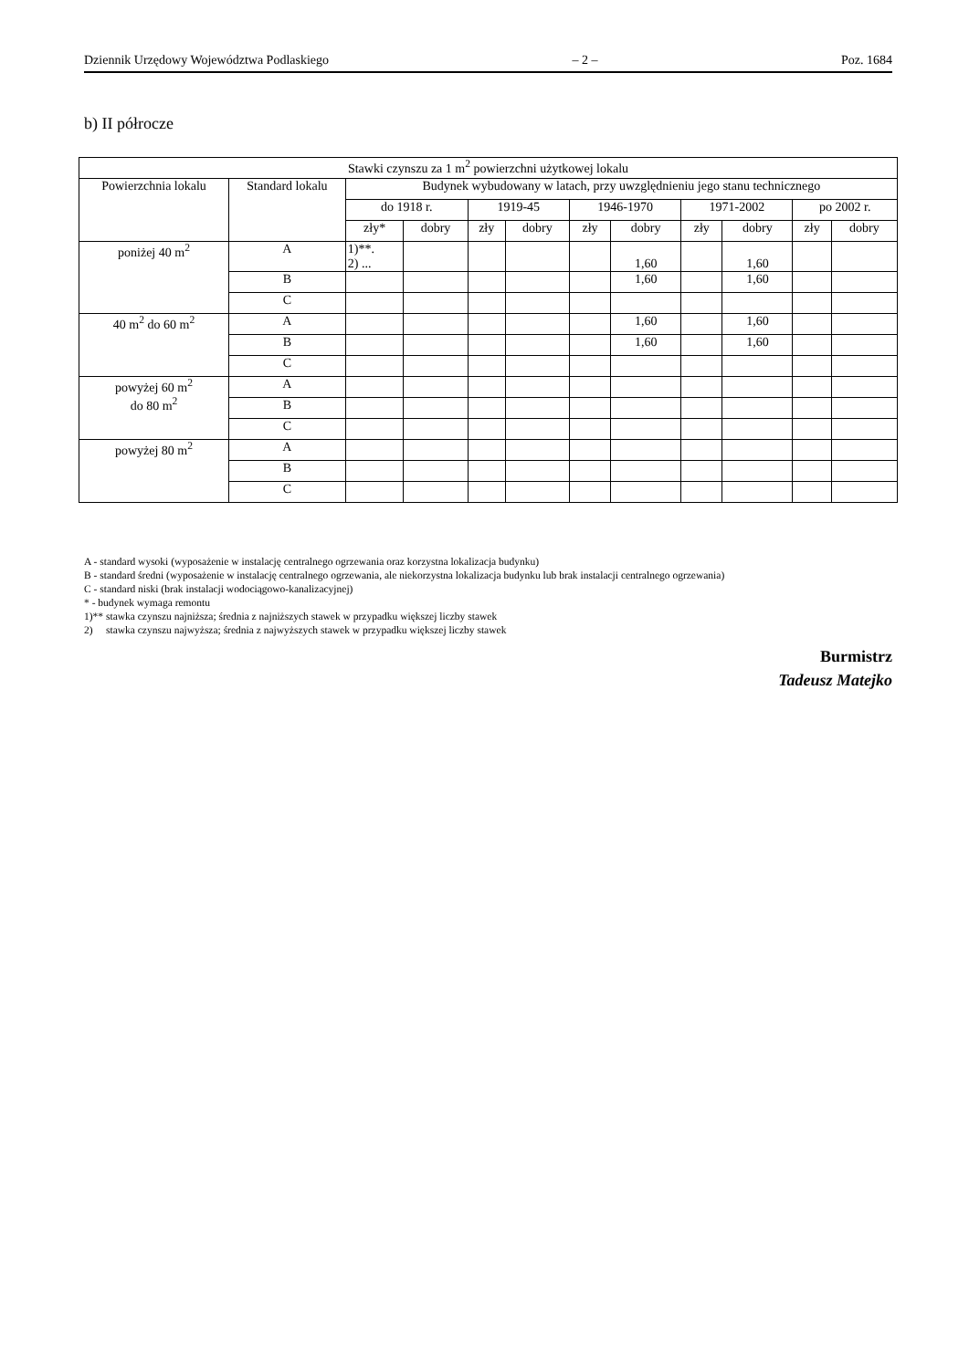Dziennik Urzędowy Województwa Podlaskiego – 2 – Poz. 1684
b) II półrocze
| Stawki czynszu za 1 m<sup>2</sup> powierzchni użytkowej lokalu | | | | | | | | | | | |
| --- | --- | --- | --- | --- | --- | --- | --- | --- | --- | --- | --- |
| Powierzchnia lokalu | Standard lokalu | Budynek wybudowany w latach, przy uwzględnieniu jego stanu technicznego | | | | | | | | | |
| | | do 1918 r. | | 1919-45 | | 1946-1970 | | 1971-2002 | | po 2002 r. | |
| | | zły* | dobry | zły | dobry | zły | dobry | zły | dobry | zły | dobry |
| poniżej 40 m<sup>2</sup> | A | 1)**. 2) ... | | | | | 1,60 | | 1,60 | | |
| | B | | | | | | 1,60 | | 1,60 | | |
| | C | | | | | | | | | | |
| 40 m<sup>2</sup> do 60 m<sup>2</sup> | A | | | | | | 1,60 | | 1,60 | | |
| | B | | | | | | 1,60 | | 1,60 | | |
| | C | | | | | | | | | | |
| powyżej 60 m<sup>2</sup> do 80 m<sup>2</sup> | A | | | | | | | | | | |
| | B | | | | | | | | | | |
| | C | | | | | | | | | | |
| powyżej 80 m<sup>2</sup> | A | | | | | | | | | | |
| | B | | | | | | | | | | |
| | C | | | | | | | | | | |
A - standard wysoki (wyposażenie w instalację centralnego ogrzewania oraz korzystna lokalizacja budynku)
B - standard średni (wyposażenie w instalację centralnego ogrzewania, ale niekorzystna lokalizacja budynku lub brak instalacji centralnego ogrzewania)
C - standard niski (brak instalacji wodociągowo-kanalizacyjnej)
* - budynek wymaga remontu
1)** stawka czynszu najniższa; średnia z najniższych stawek w przypadku większej liczby stawek
2) stawka czynszu najwyższa; średnia z najwyższych stawek w przypadku większej liczby stawek
Burmistrz
Tadeusz Matejko